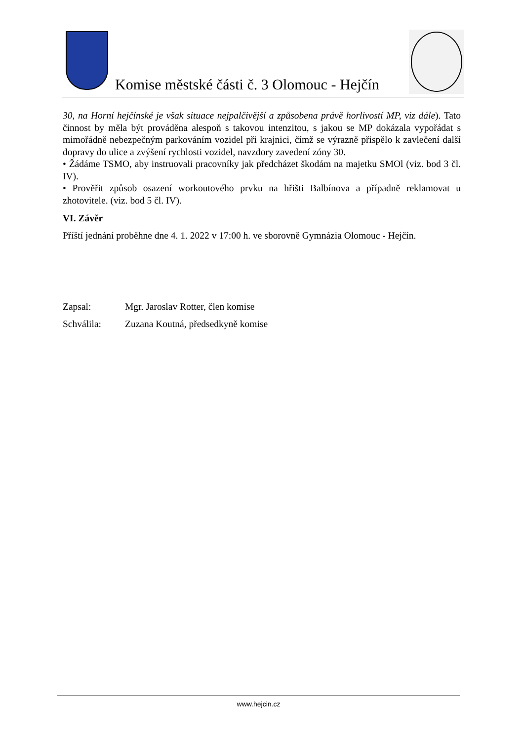Komise městské části č. 3 Olomouc - Hejčín
30, na Horní hejčínské je však situace nejpalčivější a způsobena právě horlivostí MP, viz dále). Tato činnost by měla být prováděna alespoň s takovou intenzitou, s jakou se MP dokázala vypořádat s mimořádně nebezpečným parkováním vozidel při krajnici, čímž se výrazně přispělo k zavlečení další dopravy do ulice a zvýšení rychlosti vozidel, navzdory zavedení zóny 30.
• Žádáme TSMO, aby instruovali pracovníky jak předcházet škodám na majetku SMOl (viz. bod 3 čl. IV).
• Prověřit způsob osazení workoutového prvku na hřišti Balbínova a případně reklamovat u zhotovitele. (viz. bod 5 čl. IV).
VI. Závěr
Příští jednání proběhne dne 4. 1. 2022 v 17:00 h. ve sborovně Gymnázia Olomouc - Hejčín.
Zapsal: Mgr. Jaroslav Rotter, člen komise
Schválila: Zuzana Koutná, předsedkyně komise
www.hejcin.cz